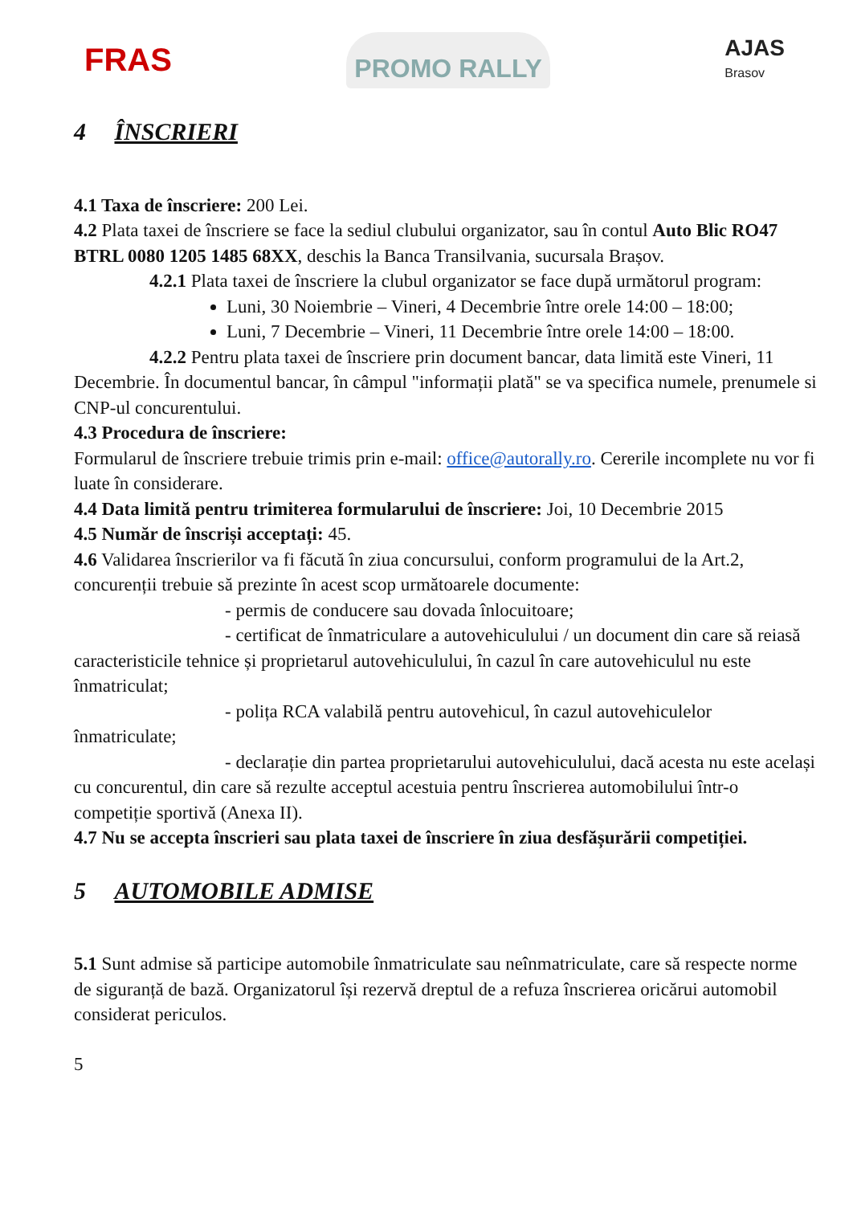FRAS
PROMO RALLY
AJAS
Brasov
4 ÎNSCRIERI
4.1 Taxa de înscriere: 200 Lei.
4.2 Plata taxei de înscriere se face la sediul clubului organizator, sau în contul Auto Blic RO47 BTRL 0080 1205 1485 68XX, deschis la Banca Transilvania, sucursala Brașov.
4.2.1 Plata taxei de înscriere la clubul organizator se face după următorul program:
Luni, 30 Noiembrie – Vineri, 4 Decembrie între orele 14:00 – 18:00;
Luni, 7 Decembrie – Vineri, 11 Decembrie între orele 14:00 – 18:00.
4.2.2 Pentru plata taxei de înscriere prin document bancar, data limită este Vineri, 11 Decembrie. În documentul bancar, în câmpul "informații plată" se va specifica numele, prenumele si CNP-ul concurentului.
4.3 Procedura de înscriere:
Formularul de înscriere trebuie trimis prin e-mail: office@autorally.ro. Cererile incomplete nu vor fi luate în considerare.
4.4 Data limită pentru trimiterea formularului de înscriere: Joi, 10 Decembrie 2015
4.5 Număr de înscriși acceptați: 45.
4.6 Validarea înscrierilor va fi făcută în ziua concursului, conform programului de la Art.2, concurenții trebuie să prezinte în acest scop următoarele documente:
- permis de conducere sau dovada înlocuitoare;
- certificat de înmatriculare a autovehiculului / un document din care să reiasă caracteristicile tehnice și proprietarul autovehiculului, în cazul în care autovehiculul nu este înmatriculat;
- polița RCA valabilă pentru autovehicul, în cazul autovehiculelor înmatriculate;
- declarație din partea proprietarului autovehiculului, dacă acesta nu este același cu concurentul, din care să rezulte acceptul acestuia pentru înscrierea automobilului într-o competiție sportivă (Anexa II).
4.7 Nu se accepta înscrieri sau plata taxei de înscriere în ziua desfășurării competiției.
5 AUTOMOBILE ADMISE
5.1 Sunt admise să participe automobile înmatriculate sau neînmatriculate, care să respecte norme de siguranță de bază. Organizatorul își rezervă dreptul de a refuza înscrierea oricărui automobil considerat periculos.
5